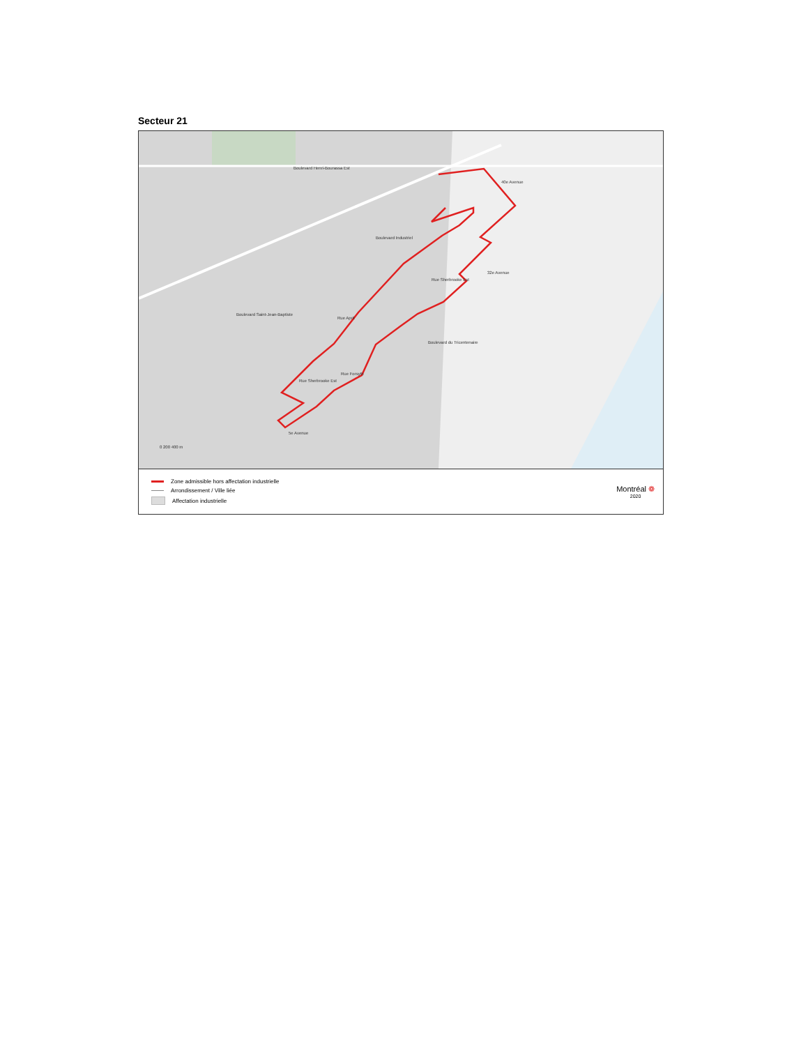Secteur 21
Boulevard Henri-Bourassa Est
40e Avenue
Boulevard Industriel
Rue Sherbrooke Est
32e Avenue
Boulevard Saint-Jean-Baptiste
Rue Aprit
Boulevard du Tricentenaire
Rue Sherbrooke Est
Rue Forsyth
5e Avenue
0 200 400 m
Zone admissible hors affectation industrielle
Arrondissement / Ville liée
Affectation industrielle
Montréal ❁
2020